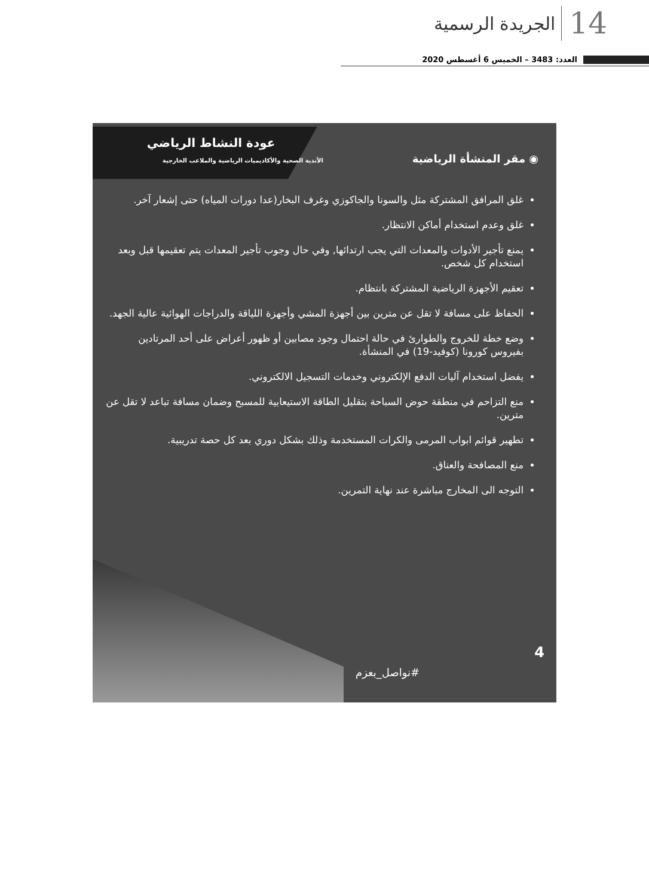الجريدة الرسمية 14
العدد: 3483 – الخميس 6 أغسطس 2020
◉ مقر المنشأة الرياضية
عودة النشاط الرياضي
الأندية الصحية والأكاديميات الرياضية والملاعب الخارجية
غلق المرافق المشتركة مثل والسونا والجاكوزي وغرف البخار(عدا دورات المياه) حتى إشعار آخر.
غلق وعدم استخدام أماكن الانتظار.
يمنع تأجير الأدوات والمعدات التي يجب ارتدائها, وفي حال وجوب تأجير المعدات يتم تعقيمها قبل وبعد استخدام كل شخص.
تعقيم الأجهزة الرياضية المشتركة بانتظام.
الحفاظ على مسافة لا تقل عن مترين بين أجهزة المشي وأجهزة اللياقة والدراجات الهوائية عالية الجهد.
وضع خطة للخروج والطوارئ في حالة احتمال وجود مصابين أو ظهور أعراض على أحد المرتادين بفيروس كورونا (كوفيد-19) في المنشأة.
يفضل استخدام آليات الدفع الإلكتروني وخدمات التسجيل الالكتروني.
منع التزاحم في منطقة حوض السباحة بتقليل الطاقة الاستيعابية للمسبح وضمان مسافة تباعد لا تقل عن مترين.
تطهير قوائم ابواب المرمى والكرات المستخدمة وذلك بشكل دوري بعد كل حصة تدريبية.
منع المصافحة والعناق.
التوجه الى المخارج مباشرة عند نهاية التمرين.
4
#نواصل_بعزم